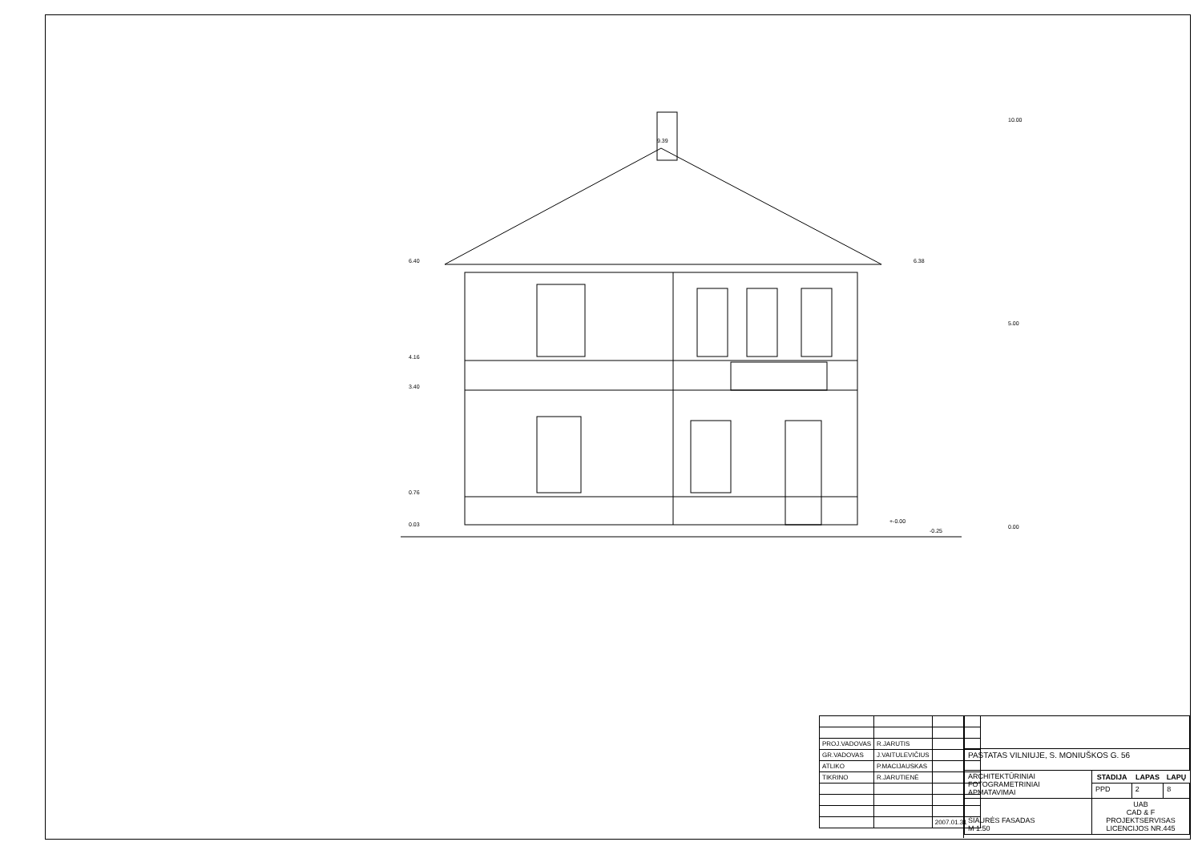6.40
6.38
9.39
4.16
3.40
0.76
0.03
+-0.00
-0.25
10.00
5.00
0.00
| PROJ.VADOVAS | R.JARUTIS | |
| GR.VADOVAS | J.VAITULEVIČIUS | |
| ATLIKO | P.MACIJAUSKAS | |
| TIKRINO | R.JARUTIENĖ | |
| | | 2007.01.31 |
| PASTATAS VILNIUJE, S. MONIUŠKOS G. 56 | | | |
| ARCHITEKTŪRINIAI FOTOGRAMETRINIAI APMATAVIMAI | STADIJA | LAPAS | LAPŲ |
| | PPD | 2 | 8 |
| ŠIAURĖS FASADAS M 1:50 | UAB CAD & F PROJEKTSERVISAS LICENCIJOS NR.445 | | |